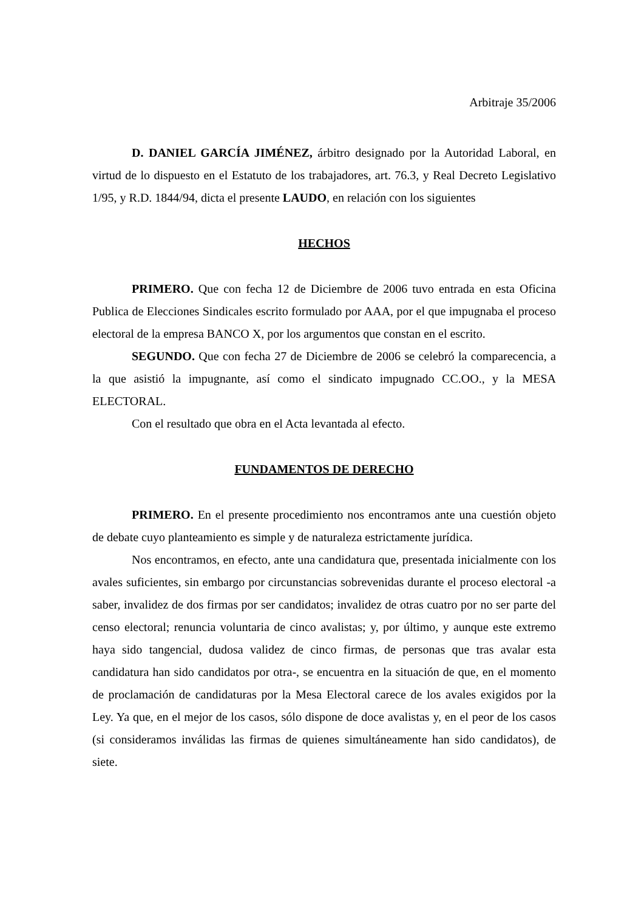Arbitraje 35/2006
D. DANIEL GARCÍA JIMÉNEZ, árbitro designado por la Autoridad Laboral, en virtud de lo dispuesto en el Estatuto de los trabajadores, art. 76.3, y Real Decreto Legislativo 1/95, y R.D. 1844/94, dicta el presente LAUDO, en relación con los siguientes
HECHOS
PRIMERO. Que con fecha 12 de Diciembre de 2006 tuvo entrada en esta Oficina Publica de Elecciones Sindicales escrito formulado por AAA, por el que impugnaba el proceso electoral de la empresa BANCO X, por los argumentos que constan en el escrito.
SEGUNDO. Que con fecha 27 de Diciembre de 2006 se celebró la comparecencia, a la que asistió la impugnante, así como el sindicato impugnado CC.OO., y la MESA ELECTORAL.
Con el resultado que obra en el Acta levantada al efecto.
FUNDAMENTOS DE DERECHO
PRIMERO. En el presente procedimiento nos encontramos ante una cuestión objeto de debate cuyo planteamiento es simple y de naturaleza estrictamente jurídica.
Nos encontramos, en efecto, ante una candidatura que, presentada inicialmente con los avales suficientes, sin embargo por circunstancias sobrevenidas durante el proceso electoral -a saber, invalidez de dos firmas por ser candidatos; invalidez de otras cuatro por no ser parte del censo electoral; renuncia voluntaria de cinco avalistas; y, por último, y aunque este extremo haya sido tangencial, dudosa validez de cinco firmas, de personas que tras avalar esta candidatura han sido candidatos por otra-, se encuentra en la situación de que, en el momento de proclamación de candidaturas por la Mesa Electoral carece de los avales exigidos por la Ley. Ya que, en el mejor de los casos, sólo dispone de doce avalistas y, en el peor de los casos (si consideramos inválidas las firmas de quienes simultáneamente han sido candidatos), de siete.